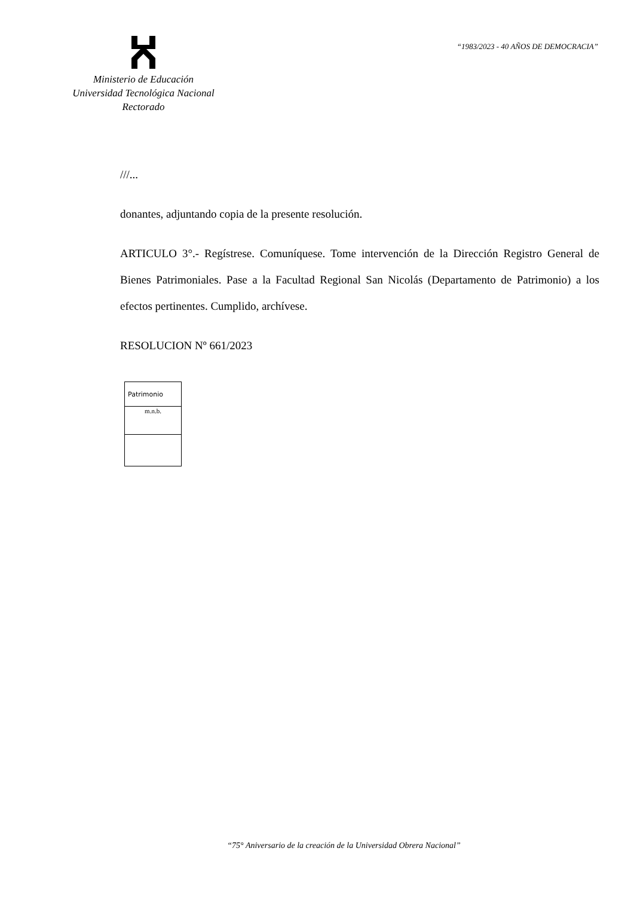Ministerio de Educación
Universidad Tecnológica Nacional
Rectorado
“1983/2023 - 40 AÑOS DE DEMOCRACIA”
///...
donantes, adjuntando copia de la presente resolución.
ARTICULO 3°.- Regístrese. Comuníquese. Tome intervención de la Dirección Registro General de Bienes Patrimoniales. Pase a la Facultad Regional San Nicolás (Departamento de Patrimonio) a los efectos pertinentes. Cumplido, archívese.
RESOLUCION Nº 661/2023
| Patrimonio |
| m.n.b. |
“75° Aniversario de la creación de la Universidad Obrera Nacional”